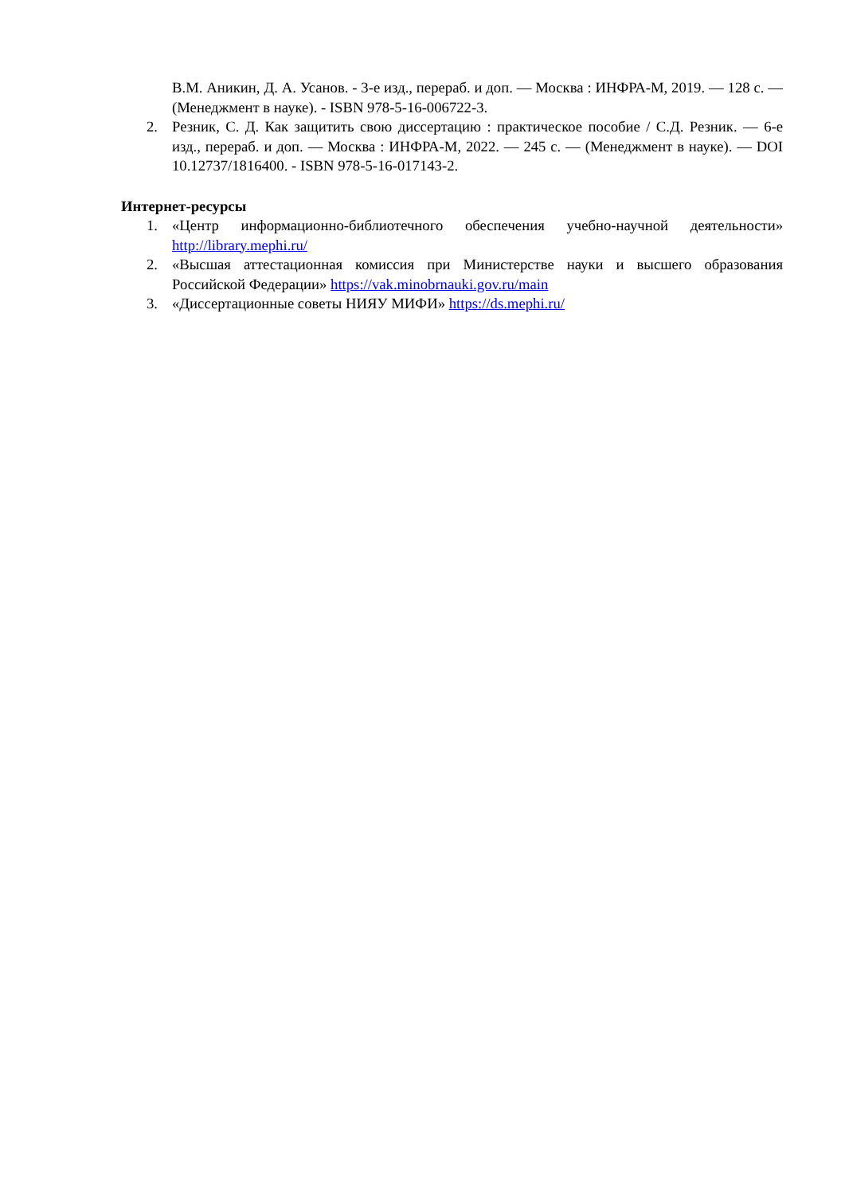В.М. Аникин, Д. А. Усанов. - 3-е изд., перераб. и доп. — Москва : ИНФРА-М, 2019. — 128 с. — (Менеджмент в науке). - ISBN 978-5-16-006722-3.
2. Резник, С. Д. Как защитить свою диссертацию : практическое пособие / С.Д. Резник. — 6-е изд., перераб. и доп. — Москва : ИНФРА-М, 2022. — 245 с. — (Менеджмент в науке). — DOI 10.12737/1816400. - ISBN 978-5-16-017143-2.
Интернет-ресурсы
1. «Центр информационно-библиотечного обеспечения учебно-научной деятельности» http://library.mephi.ru/
2. «Высшая аттестационная комиссия при Министерстве науки и высшего образования Российской Федерации» https://vak.minobrnauki.gov.ru/main
3. «Диссертационные советы НИЯУ МИФИ» https://ds.mephi.ru/